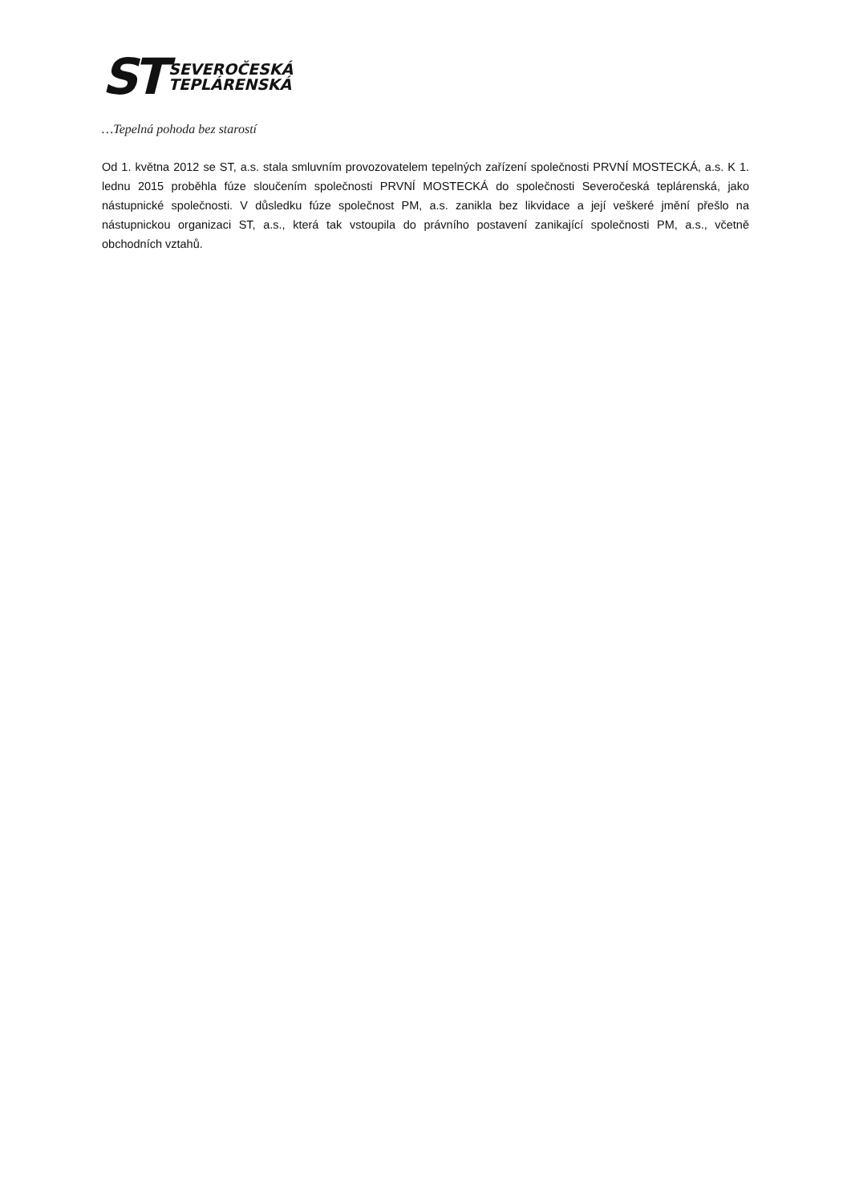ST
SEVEROČESKÁ
TEPLÁRENSKÁ
…Tepelná pohoda bez starostí
Od 1. května 2012 se ST, a.s. stala smluvním provozovatelem tepelných zařízení společnosti PRVNÍ MOSTECKÁ, a.s. K 1. lednu 2015 proběhla fúze sloučením společnosti PRVNÍ MOSTECKÁ do společnosti Severočeská teplárenská, jako nástupnické společnosti. V důsledku fúze společnost PM, a.s. zanikla bez likvidace a její veškeré jmění přešlo na nástupnickou organizaci ST, a.s., která tak vstoupila do právního postavení zanikající společnosti PM, a.s., včetně obchodních vztahů.